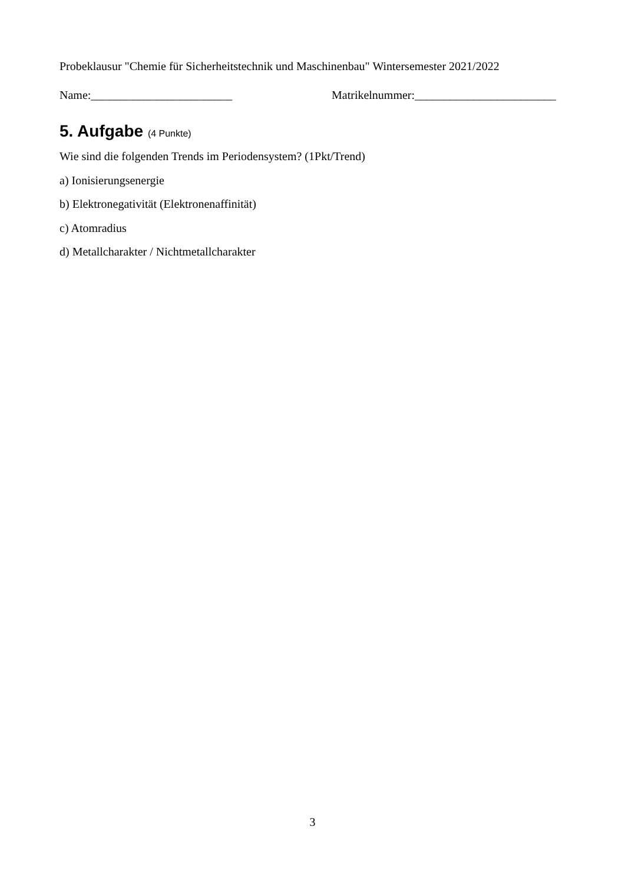Probeklausur "Chemie für Sicherheitstechnik und Maschinenbau" Wintersemester 2021/2022
Name:________________________ Matrikelnummer:________________________
5. Aufgabe (4 Punkte)
Wie sind die folgenden Trends im Periodensystem? (1Pkt/Trend)
a) Ionisierungsenergie
b) Elektronegativität (Elektronenaffinität)
c) Atomradius
d) Metallcharakter / Nichtmetallcharakter
3